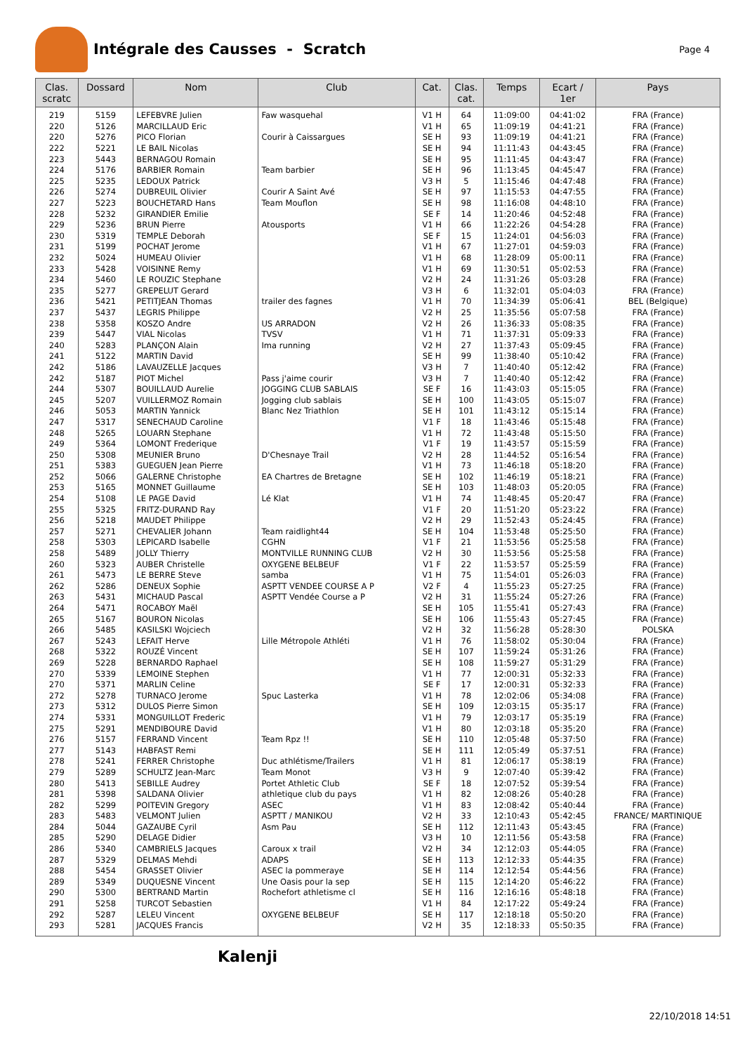Intégrale des Causses - Scratch
Page 4
| Clas. scratc | Dossard | Nom | Club | Cat. | Clas. cat. | Temps | Ecart / 1er | Pays |
| --- | --- | --- | --- | --- | --- | --- | --- | --- |
| 219 | 5159 | LEFEBVRE Julien | Faw wasquehal | V1 H | 64 | 11:09:00 | 04:41:02 | FRA (France) |
| 220 | 5126 | MARCILLAUD Eric | | V1 H | 65 | 11:09:19 | 04:41:21 | FRA (France) |
| 220 | 5276 | PICO Florian | Courir à Caissargues | SE H | 93 | 11:09:19 | 04:41:21 | FRA (France) |
| 222 | 5221 | LE BAIL Nicolas | | SE H | 94 | 11:11:43 | 04:43:45 | FRA (France) |
| 223 | 5443 | BERNAGOU Romain | | SE H | 95 | 11:11:45 | 04:43:47 | FRA (France) |
| 224 | 5176 | BARBIER Romain | Team barbier | SE H | 96 | 11:13:45 | 04:45:47 | FRA (France) |
| 225 | 5235 | LEDOUX Patrick | | V3 H | 5 | 11:15:46 | 04:47:48 | FRA (France) |
| 226 | 5274 | DUBREUIL Olivier | Courir A Saint Avé | SE H | 97 | 11:15:53 | 04:47:55 | FRA (France) |
| 227 | 5223 | BOUCHETARD Hans | Team Mouflon | SE H | 98 | 11:16:08 | 04:48:10 | FRA (France) |
| 228 | 5232 | GIRANDIER Emilie | | SE F | 14 | 11:20:46 | 04:52:48 | FRA (France) |
| 229 | 5236 | BRUN Pierre | Atousports | V1 H | 66 | 11:22:26 | 04:54:28 | FRA (France) |
| 230 | 5319 | TEMPLE Deborah | | SE F | 15 | 11:24:01 | 04:56:03 | FRA (France) |
| 231 | 5199 | POCHAT Jerome | | V1 H | 67 | 11:27:01 | 04:59:03 | FRA (France) |
| 232 | 5024 | HUMEAU Olivier | | V1 H | 68 | 11:28:09 | 05:00:11 | FRA (France) |
| 233 | 5428 | VOISINNE Remy | | V1 H | 69 | 11:30:51 | 05:02:53 | FRA (France) |
| 234 | 5460 | LE ROUZIC Stephane | | V2 H | 24 | 11:31:26 | 05:03:28 | FRA (France) |
| 235 | 5277 | GREPELUT Gerard | | V3 H | 6 | 11:32:01 | 05:04:03 | FRA (France) |
| 236 | 5421 | PETITJEAN Thomas | trailer des fagnes | V1 H | 70 | 11:34:39 | 05:06:41 | BEL (Belgique) |
| 237 | 5437 | LEGRIS Philippe | | V2 H | 25 | 11:35:56 | 05:07:58 | FRA (France) |
| 238 | 5358 | KOSZO Andre | US ARRADON | V2 H | 26 | 11:36:33 | 05:08:35 | FRA (France) |
| 239 | 5447 | VIAL Nicolas | TVSV | V1 H | 71 | 11:37:31 | 05:09:33 | FRA (France) |
| 240 | 5283 | PLANÇON Alain | Ima running | V2 H | 27 | 11:37:43 | 05:09:45 | FRA (France) |
| 241 | 5122 | MARTIN David | | SE H | 99 | 11:38:40 | 05:10:42 | FRA (France) |
| 242 | 5186 | LAVAUZELLE Jacques | | V3 H | 7 | 11:40:40 | 05:12:42 | FRA (France) |
| 242 | 5187 | PIOT Michel | Pass j'aime courir | V3 H | 7 | 11:40:40 | 05:12:42 | FRA (France) |
| 244 | 5307 | BOUILLAUD Aurelie | JOGGING CLUB SABLAIS | SE F | 16 | 11:43:03 | 05:15:05 | FRA (France) |
| 245 | 5207 | VUILLERMOZ Romain | Jogging club sablais | SE H | 100 | 11:43:05 | 05:15:07 | FRA (France) |
| 246 | 5053 | MARTIN Yannick | Blanc Nez Triathlon | SE H | 101 | 11:43:12 | 05:15:14 | FRA (France) |
| 247 | 5317 | SENECHAUD Caroline | | V1 F | 18 | 11:43:46 | 05:15:48 | FRA (France) |
| 248 | 5265 | LOUARN Stephane | | V1 H | 72 | 11:43:48 | 05:15:50 | FRA (France) |
| 249 | 5364 | LOMONT Frederique | | V1 F | 19 | 11:43:57 | 05:15:59 | FRA (France) |
| 250 | 5308 | MEUNIER Bruno | D'Chesnaye Trail | V2 H | 28 | 11:44:52 | 05:16:54 | FRA (France) |
| 251 | 5383 | GUEGUEN Jean Pierre | | V1 H | 73 | 11:46:18 | 05:18:20 | FRA (France) |
| 252 | 5066 | GALERNE Christophe | EA Chartres de Bretagne | SE H | 102 | 11:46:19 | 05:18:21 | FRA (France) |
| 253 | 5165 | MONNET Guillaume | | SE H | 103 | 11:48:03 | 05:20:05 | FRA (France) |
| 254 | 5108 | LE PAGE David | Lé Klat | V1 H | 74 | 11:48:45 | 05:20:47 | FRA (France) |
| 255 | 5325 | FRITZ-DURAND Ray | | V1 F | 20 | 11:51:20 | 05:23:22 | FRA (France) |
| 256 | 5218 | MAUDET Philippe | | V2 H | 29 | 11:52:43 | 05:24:45 | FRA (France) |
| 257 | 5271 | CHEVALIER Johann | Team raidlight44 | SE H | 104 | 11:53:48 | 05:25:50 | FRA (France) |
| 258 | 5303 | LEPICARD Isabelle | CGHN | V1 F | 21 | 11:53:56 | 05:25:58 | FRA (France) |
| 258 | 5489 | JOLLY Thierry | MONTVILLE RUNNING CLUB | V2 H | 30 | 11:53:56 | 05:25:58 | FRA (France) |
| 260 | 5323 | AUBER Christelle | OXYGENE BELBEUF | V1 F | 22 | 11:53:57 | 05:25:59 | FRA (France) |
| 261 | 5473 | LE BERRE Steve | samba | V1 H | 75 | 11:54:01 | 05:26:03 | FRA (France) |
| 262 | 5286 | DENEUX Sophie | ASPTT VENDEE COURSE A P | V2 F | 4 | 11:55:23 | 05:27:25 | FRA (France) |
| 263 | 5431 | MICHAUD Pascal | ASPTT Vendée Course a P | V2 H | 31 | 11:55:24 | 05:27:26 | FRA (France) |
| 264 | 5471 | ROCABOY Maël | | SE H | 105 | 11:55:41 | 05:27:43 | FRA (France) |
| 265 | 5167 | BOURON Nicolas | | SE H | 106 | 11:55:43 | 05:27:45 | FRA (France) |
| 266 | 5485 | KASILSKI Wojciech | | V2 H | 32 | 11:56:28 | 05:28:30 | POLSKA |
| 267 | 5243 | LEFAIT Herve | Lille Métropole Athléti | V1 H | 76 | 11:58:02 | 05:30:04 | FRA (France) |
| 268 | 5322 | ROUZÉ Vincent | | SE H | 107 | 11:59:24 | 05:31:26 | FRA (France) |
| 269 | 5228 | BERNARDO Raphael | | SE H | 108 | 11:59:27 | 05:31:29 | FRA (France) |
| 270 | 5339 | LEMOINE Stephen | | V1 H | 77 | 12:00:31 | 05:32:33 | FRA (France) |
| 270 | 5371 | MARLIN Celine | | SE F | 17 | 12:00:31 | 05:32:33 | FRA (France) |
| 272 | 5278 | TURNACO Jerome | Spuc Lasterka | V1 H | 78 | 12:02:06 | 05:34:08 | FRA (France) |
| 273 | 5312 | DULOS Pierre Simon | | SE H | 109 | 12:03:15 | 05:35:17 | FRA (France) |
| 274 | 5331 | MONGUILLOT Frederic | | V1 H | 79 | 12:03:17 | 05:35:19 | FRA (France) |
| 275 | 5291 | MENDIBOURE David | | V1 H | 80 | 12:03:18 | 05:35:20 | FRA (France) |
| 276 | 5157 | FERRAND Vincent | Team Rpz !! | SE H | 110 | 12:05:48 | 05:37:50 | FRA (France) |
| 277 | 5143 | HABFAST Remi | | SE H | 111 | 12:05:49 | 05:37:51 | FRA (France) |
| 278 | 5241 | FERRER Christophe | Duc athlétisme/Trailers | V1 H | 81 | 12:06:17 | 05:38:19 | FRA (France) |
| 279 | 5289 | SCHULTZ Jean-Marc | Team Monot | V3 H | 9 | 12:07:40 | 05:39:42 | FRA (France) |
| 280 | 5413 | SEBILLE Audrey | Portet Athletic Club | SE F | 18 | 12:07:52 | 05:39:54 | FRA (France) |
| 281 | 5398 | SALDANA Olivier | athletique club du pays | V1 H | 82 | 12:08:26 | 05:40:28 | FRA (France) |
| 282 | 5299 | POITEVIN Gregory | ASEC | V1 H | 83 | 12:08:42 | 05:40:44 | FRA (France) |
| 283 | 5483 | VELMONT Julien | ASPTT / MANIKOU | V2 H | 33 | 12:10:43 | 05:42:45 | FRANCE/ MARTINIQUE |
| 284 | 5044 | GAZAUBE Cyril | Asm Pau | SE H | 112 | 12:11:43 | 05:43:45 | FRA (France) |
| 285 | 5290 | DELAGE Didier | | V3 H | 10 | 12:11:56 | 05:43:58 | FRA (France) |
| 286 | 5340 | CAMBRIELS Jacques | Caroux x trail | V2 H | 34 | 12:12:03 | 05:44:05 | FRA (France) |
| 287 | 5329 | DELMAS Mehdi | ADAPS | SE H | 113 | 12:12:33 | 05:44:35 | FRA (France) |
| 288 | 5454 | GRASSET Olivier | ASEC la pommeraye | SE H | 114 | 12:12:54 | 05:44:56 | FRA (France) |
| 289 | 5349 | DUQUESNE Vincent | Une Oasis pour la sep | SE H | 115 | 12:14:20 | 05:46:22 | FRA (France) |
| 290 | 5300 | BERTRAND Martin | Rochefort athletisme cl | SE H | 116 | 12:16:16 | 05:48:18 | FRA (France) |
| 291 | 5258 | TURCOT Sebastien | | V1 H | 84 | 12:17:22 | 05:49:24 | FRA (France) |
| 292 | 5287 | LELEU Vincent | OXYGENE BELBEUF | SE H | 117 | 12:18:18 | 05:50:20 | FRA (France) |
| 293 | 5281 | JACQUES Francis | | V2 H | 35 | 12:18:33 | 05:50:35 | FRA (France) |
Kalenji
22/10/2018 14:51